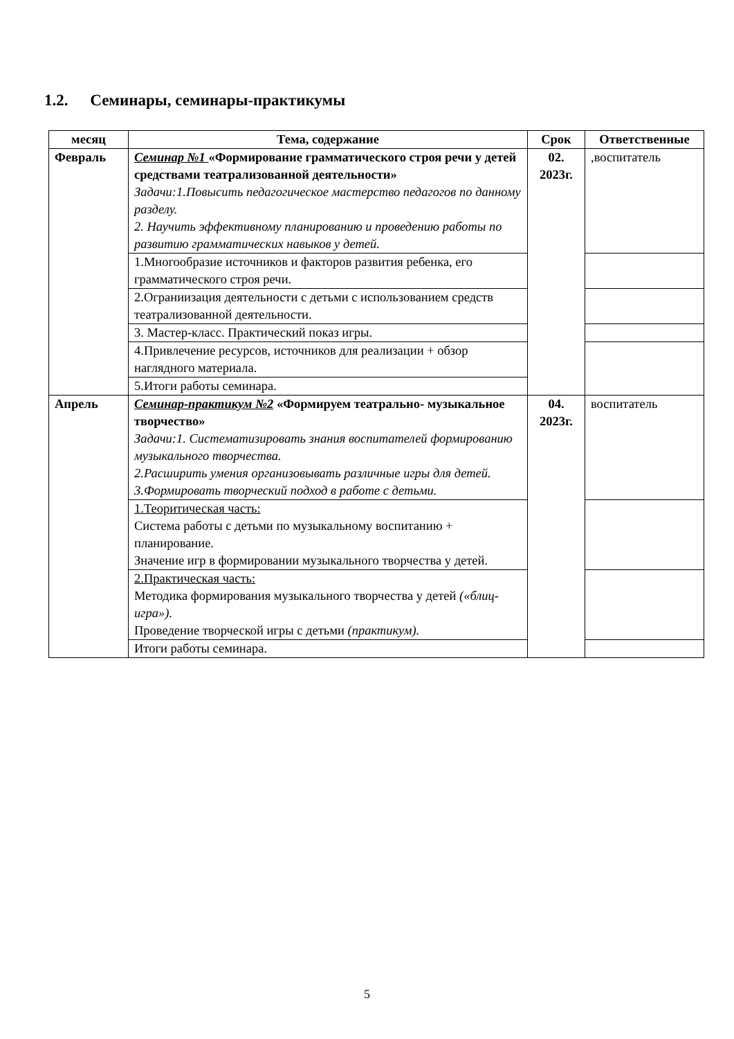1.2. Семинары, семинары-практикумы
| месяц | Тема, содержание | Срок | Ответственные |
| --- | --- | --- | --- |
| Февраль | Семинар №1 «Формирование грамматического строя речи у детей средствами театрализованной деятельности» Задачи:1.Повысить педагогическое мастерство педагогов по данному разделу. 2. Научить эффективному планированию и проведению работы по развитию грамматических навыков у детей. | 02. 2023г. | ,воспитатель |
| | 1.Многообразие источников и факторов развития ребенка, его грамматического строя речи. | | |
| | 2.Ограниизация деятельности с детьми с использованием средств театрализованной деятельности. | | |
| | 3. Мастер-класс. Практический показ игры. | | |
| | 4.Привлечение ресурсов, источников для реализации + обзор наглядного материала. | | |
| | 5.Итоги работы семинара. | | |
| Апрель | Семинар-практикум №2 «Формируем театрально- музыкальное творчество» Задачи:1. Систематизировать знания воспитателей формированию музыкального творчества. 2.Расширить умения организовывать различные игры для детей. 3.Формировать творческий подход в работе с детьми. | 04. 2023г. | воспитатель |
| | 1.Теоритическая часть: Система работы с детьми по музыкальному воспитанию + планирование. Значение игр в формировании музыкального творчества у детей. | | |
| | 2.Практическая часть: Методика формирования музыкального творчества у детей («блиц-игра»). Проведение творческой игры с детьми (практикум). | | |
| | Итоги работы семинара. | | |
5